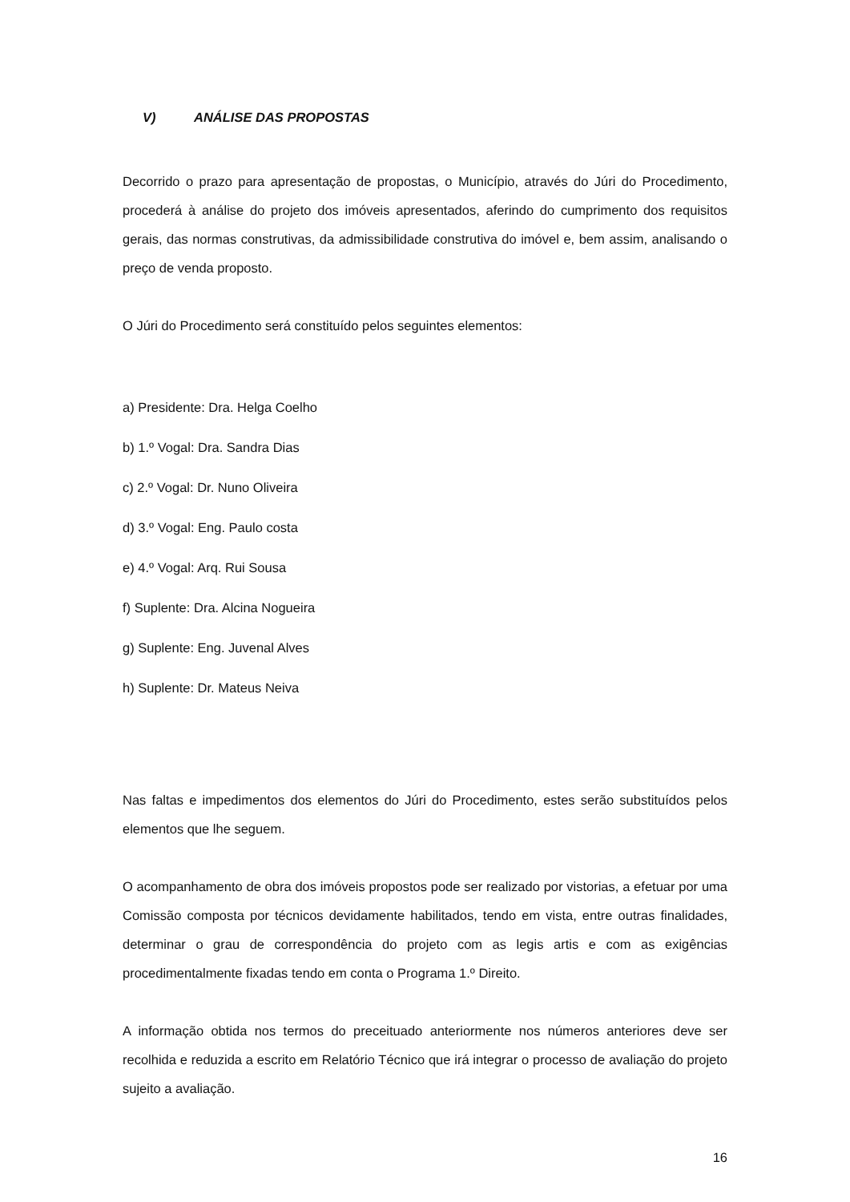V) ANÁLISE DAS PROPOSTAS
Decorrido o prazo para apresentação de propostas, o Município, através do Júri do Procedimento, procederá à análise do projeto dos imóveis apresentados, aferindo do cumprimento dos requisitos gerais, das normas construtivas, da admissibilidade construtiva do imóvel e, bem assim, analisando o preço de venda proposto.
O Júri do Procedimento será constituído pelos seguintes elementos:
a) Presidente: Dra. Helga Coelho
b) 1.º Vogal: Dra. Sandra Dias
c) 2.º Vogal: Dr. Nuno Oliveira
d) 3.º Vogal: Eng. Paulo costa
e) 4.º Vogal: Arq. Rui Sousa
f) Suplente: Dra. Alcina Nogueira
g) Suplente: Eng. Juvenal Alves
h) Suplente: Dr. Mateus Neiva
Nas faltas e impedimentos dos elementos do Júri do Procedimento, estes serão substituídos pelos elementos que lhe seguem.
O acompanhamento de obra dos imóveis propostos pode ser realizado por vistorias, a efetuar por uma Comissão composta por técnicos devidamente habilitados, tendo em vista, entre outras finalidades, determinar o grau de correspondência do projeto com as legis artis e com as exigências procedimentalmente fixadas tendo em conta o Programa 1.º Direito.
A informação obtida nos termos do preceituado anteriormente nos números anteriores deve ser recolhida e reduzida a escrito em Relatório Técnico que irá integrar o processo de avaliação do projeto sujeito a avaliação.
16